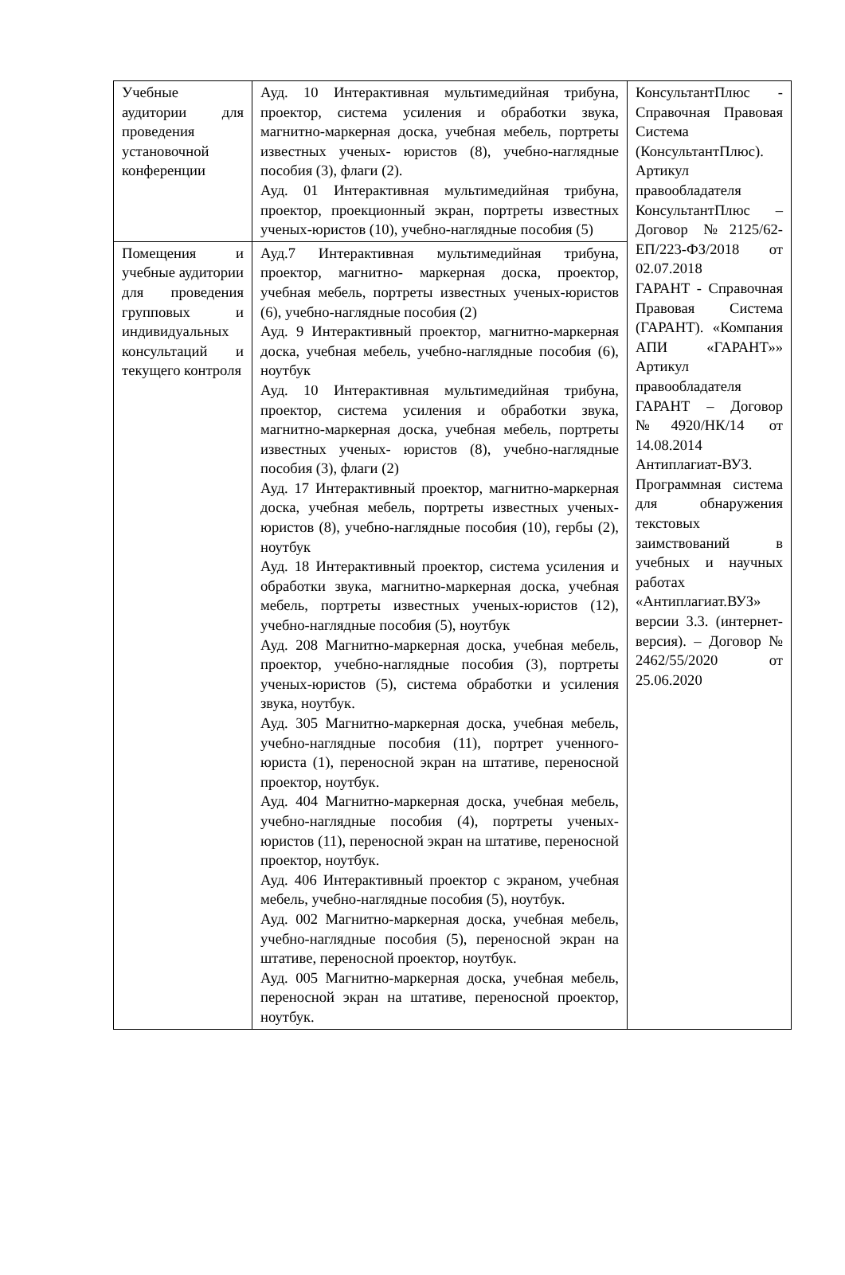| Учебные аудитории для проведения установочной конференции | Ауд. 10 Интерактивная мультимедийная трибуна, проектор, система усиления и обработки звука, магнитно-маркерная доска, учебная мебель, портреты известных ученых- юристов (8), учебно-наглядные пособия (3), флаги (2). Ауд. 01 Интерактивная мультимедийная трибуна, проектор, проекционный экран, портреты известных ученых-юристов (10), учебно-наглядные пособия (5) | КонсультантПлюс - Справочная Правовая Система (КонсультантПлюс). Артикул правообладателя КонсультантПлюс – Договор №2125/62-ЕП/223-ФЗ/2018 от 02.07.2018 ГАРАНТ - Справочная Правовая Система (ГАРАНТ). «Компания АПИ «ГАРАНТ»» Артикул правообладателя ГАРАНТ – Договор №4920/НК/14 от 14.08.2014 Антиплагиат-ВУЗ. Программная система для обнаружения текстовых заимствований в учебных и научных работах «Антиплагиат.ВУЗ» версии 3.3. (интернет-версия). – Договор № 2462/55/2020 от 25.06.2020 |
| Помещения и учебные аудитории для проведения групповых и индивидуальных консультаций и текущего контроля | Ауд.7 Интерактивная мультимедийная трибуна, проектор, магнитно- маркерная доска, проектор, учебная мебель, портреты известных ученых-юристов (6), учебно-наглядные пособия (2) Ауд. 9 Интерактивный проектор, магнитно-маркерная доска, учебная мебель, учебно-наглядные пособия (6), ноутбук Ауд. 10 Интерактивная мультимедийная трибуна, проектор, система усиления и обработки звука, магнитно-маркерная доска, учебная мебель, портреты известных ученых- юристов (8), учебно-наглядные пособия (3), флаги (2) Ауд. 17 Интерактивный проектор, магнитно-маркерная доска, учебная мебель, портреты известных ученых-юристов (8), учебно-наглядные пособия (10), гербы (2), ноутбук Ауд. 18 Интерактивный проектор, система усиления и обработки звука, магнитно-маркерная доска, учебная мебель, портреты известных ученых-юристов (12), учебно-наглядные пособия (5), ноутбук Ауд. 208 Магнитно-маркерная доска, учебная мебель, проектор, учебно-наглядные пособия (3), портреты ученых-юристов (5), система обработки и усиления звука, ноутбук. Ауд. 305 Магнитно-маркерная доска, учебная мебель, учебно-наглядные пособия (11), портрет ученного-юриста (1), переносной экран на штативе, переносной проектор, ноутбук. Ауд. 404 Магнитно-маркерная доска, учебная мебель, учебно-наглядные пособия (4), портреты ученых-юристов (11), переносной экран на штативе, переносной проектор, ноутбук. Ауд. 406 Интерактивный проектор с экраном, учебная мебель, учебно-наглядные пособия (5), ноутбук. Ауд. 002 Магнитно-маркерная доска, учебная мебель, учебно-наглядные пособия (5), переносной экран на штативе, переносной проектор, ноутбук. Ауд. 005 Магнитно-маркерная доска, учебная мебель, переносной экран на штативе, переносной проектор, ноутбук. | |